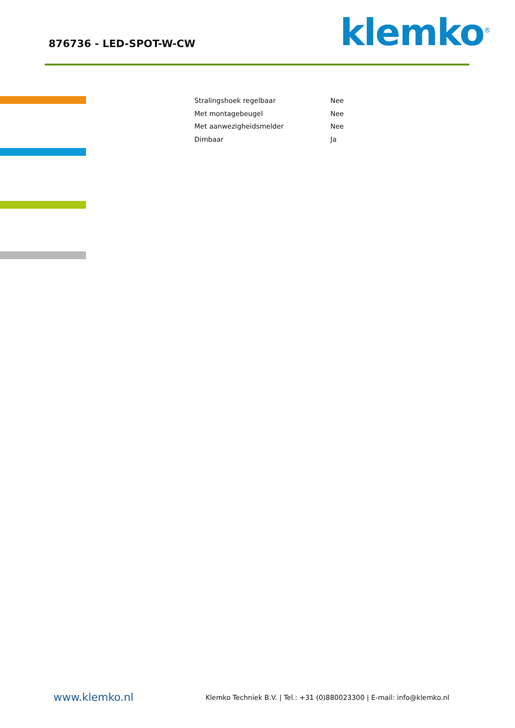876736 - LED-SPOT-W-CW klemko<sup>®</sup>
| Stralingshoek regelbaar | Nee |
| Met montagebeugel | Nee |
| Met aanwezigheidsmelder | Nee |
| Dimbaar | Ja |
www.klemko.nl
Klemko Techniek B.V. | Tel.: +31 (0)880023300 | E-mail: info@klemko.nl